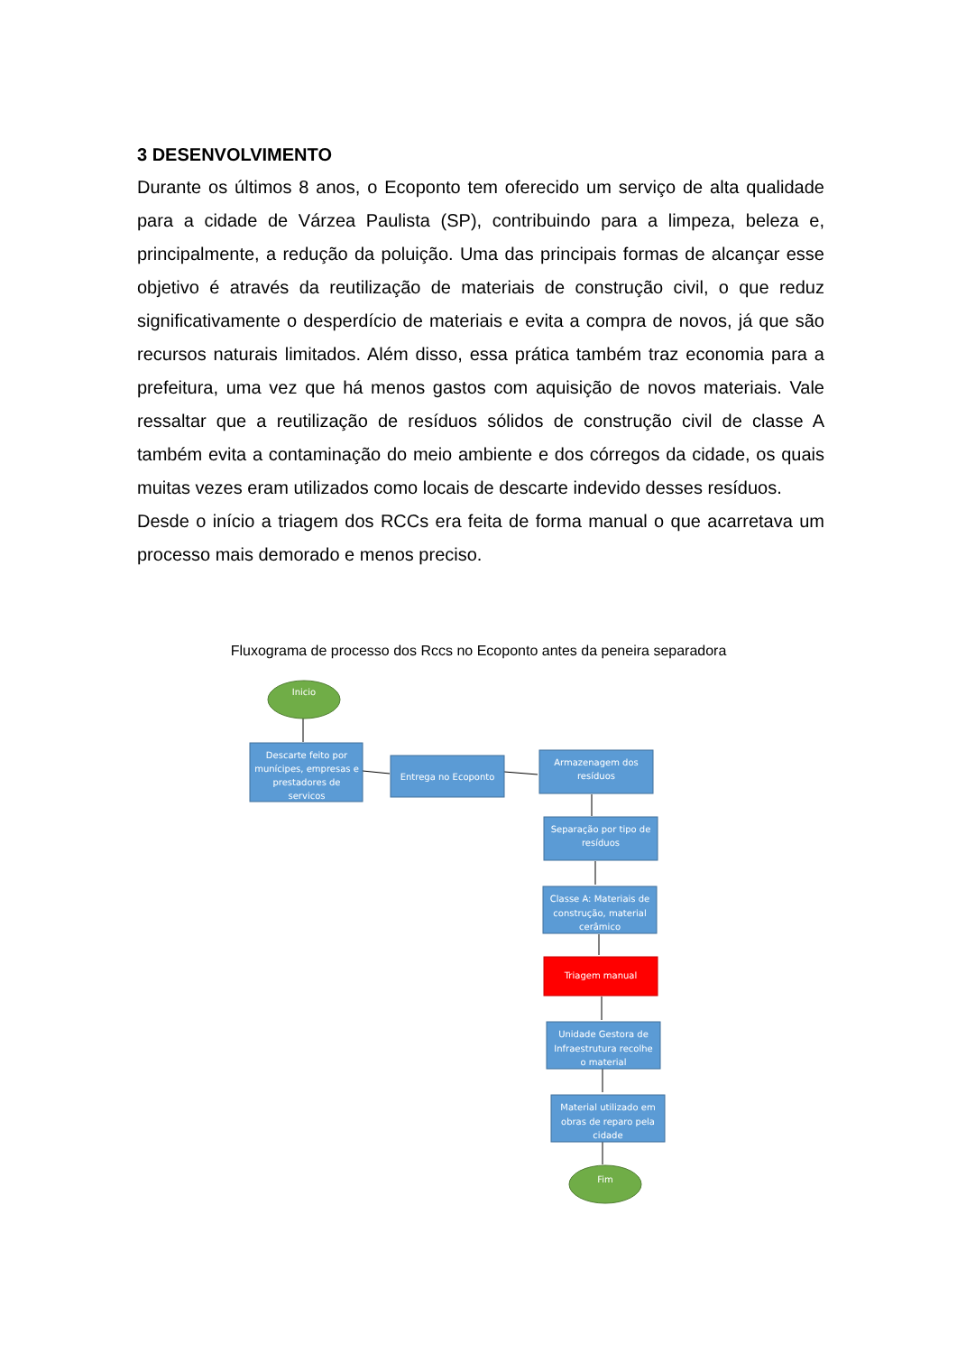3 DESENVOLVIMENTO
Durante os últimos 8 anos, o Ecoponto tem oferecido um serviço de alta qualidade para a cidade de Várzea Paulista (SP), contribuindo para a limpeza, beleza e, principalmente, a redução da poluição. Uma das principais formas de alcançar esse objetivo é através da reutilização de materiais de construção civil, o que reduz significativamente o desperdício de materiais e evita a compra de novos, já que são recursos naturais limitados. Além disso, essa prática também traz economia para a prefeitura, uma vez que há menos gastos com aquisição de novos materiais. Vale ressaltar que a reutilização de resíduos sólidos de construção civil de classe A também evita a contaminação do meio ambiente e dos córregos da cidade, os quais muitas vezes eram utilizados como locais de descarte indevido desses resíduos.
Desde o início a triagem dos RCCs era feita de forma manual o que acarretava um processo mais demorado e menos preciso.
Fluxograma de processo dos Rccs no Ecoponto antes da peneira separadora
Inicio
Descarte feito por
munícipes, empresas e
prestadores de
servicos
Entrega no Ecoponto
Armazenagem dos
resíduos
Separação por tipo de
resíduos
Classe A: Materiais de
construção, material
cerâmico
Triagem manual
Unidade Gestora de
Infraestrutura recolhe
o material
Material utilizado em
obras de reparo pela
cidade
Fim